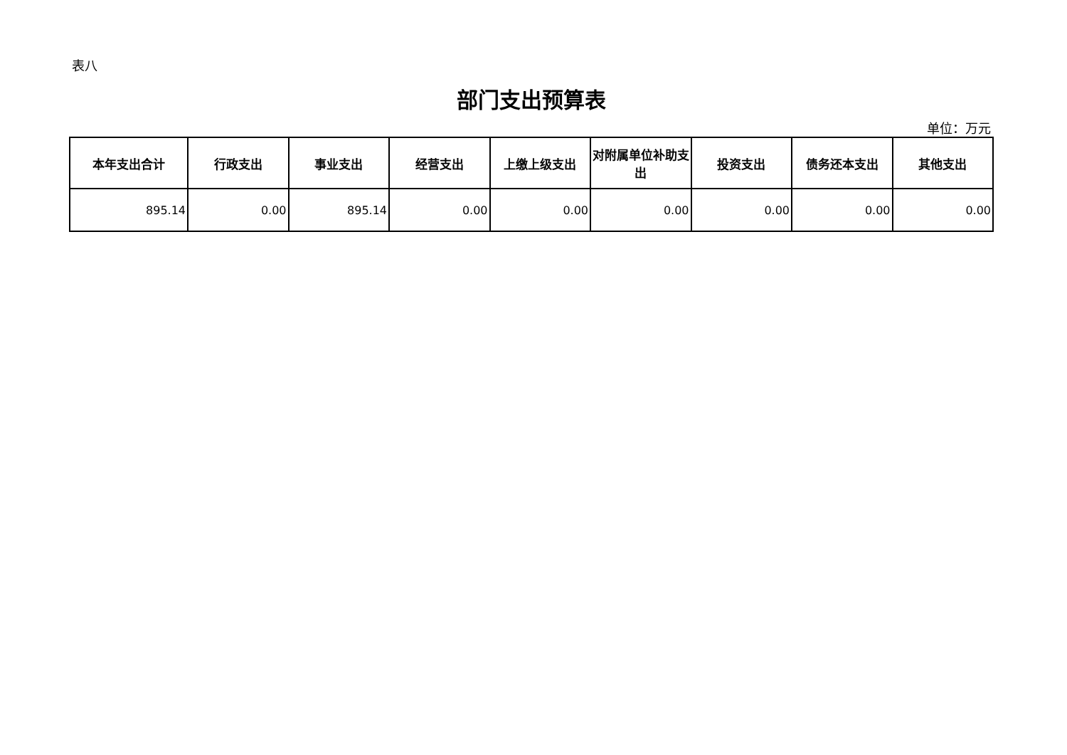表八
部门支出预算表
单位：万元
| 本年支出合计 | 行政支出 | 事业支出 | 经营支出 | 上缴上级支出 | 对附属单位补助支出 | 投资支出 | 债务还本支出 | 其他支出 |
| --- | --- | --- | --- | --- | --- | --- | --- | --- |
| 895.14 | 0.00 | 895.14 | 0.00 | 0.00 | 0.00 | 0.00 | 0.00 | 0.00 |